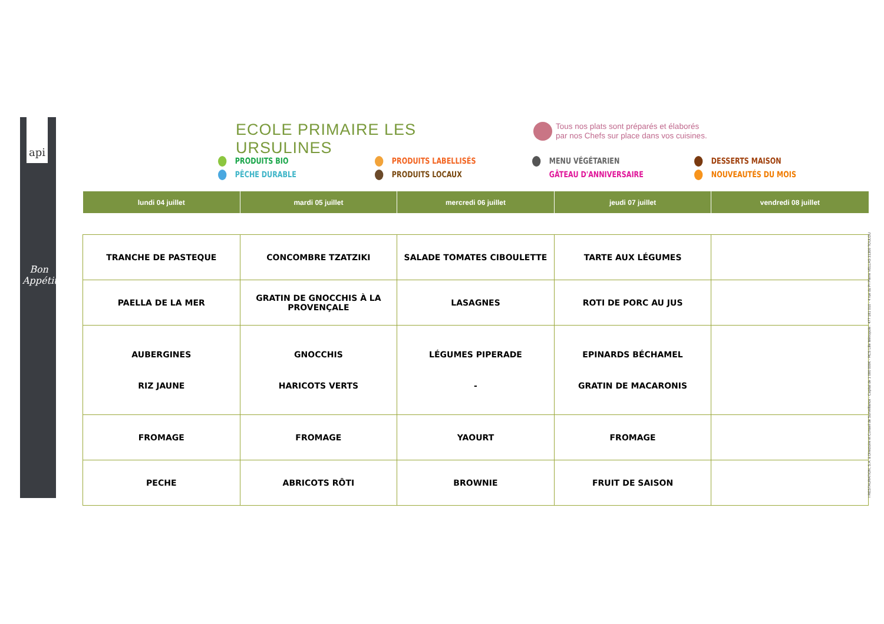api
Bon Appétit
ECOLE PRIMAIRE LES URSULINES
Tous nos plats sont préparés et élaborés
par nos Chefs sur place dans vos cuisines.
PRODUITS BIO
PÊCHE DURABLE
PRODUITS LABELLISÉS
PRODUITS LOCAUX
MENU VÉGÉTARIEN
GÂTEAU D'ANNIVERSAIRE
DESSERTS MAISON
NOUVEAUTÉS DU MOIS
| lundi 04 juillet | mardi 05 juillet | mercredi 06 juillet | jeudi 07 juillet | vendredi 08 juillet |
| --- | --- | --- | --- | --- |
| TRANCHE DE PASTEQUE | CONCOMBRE TZATZIKI | SALADE TOMATES CIBOULETTE | TARTE AUX LÉGUMES | |
| PAELLA DE LA MER | GRATIN DE GNOCCHIS À LA PROVENÇALE | LASAGNES | ROTI DE PORC AU JUS | |
| AUBERGINES RIZ JAUNE | GNOCCHIS HARICOTS VERTS | LÉGUMES PIPERADE - | EPINARDS BÉCHAMEL GRATIN DE MACARONIS | |
| FROMAGE | FROMAGE | YAOURT | FROMAGE | |
| PECHE | ABRICOTS RÔTI | BROWNIE | FRUIT DE SAISON | |
I RESTAURATION, S.A. à Directoire et Conseil de Surveillance - Capital de 1 000 000€ - RCS Lille Métropole : 477 181 010 - 4 rue du Pr Pierre VELLAS 31300 TOULOU